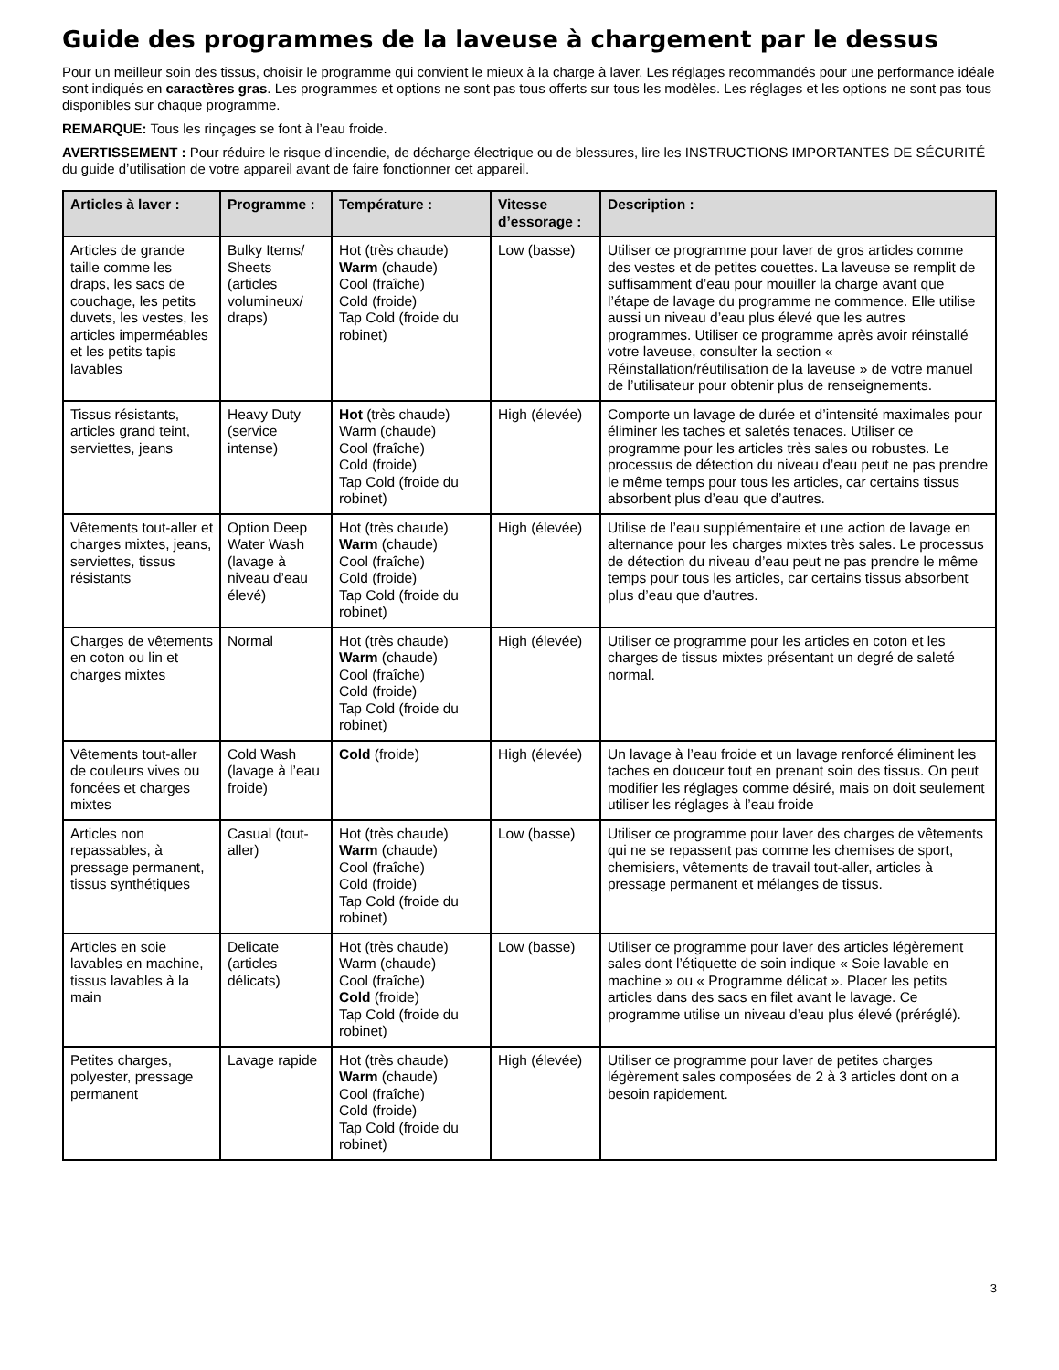Guide des programmes de la laveuse à chargement par le dessus
Pour un meilleur soin des tissus, choisir le programme qui convient le mieux à la charge à laver. Les réglages recommandés pour une performance idéale sont indiqués en caractères gras. Les programmes et options ne sont pas tous offerts sur tous les modèles. Les réglages et les options ne sont pas tous disponibles sur chaque programme.
REMARQUE: Tous les rinçages se font à l’eau froide.
AVERTISSEMENT : Pour réduire le risque d’incendie, de décharge électrique ou de blessures, lire les INSTRUCTIONS IMPORTANTES DE SÉCURITÉ du guide d’utilisation de votre appareil avant de faire fonctionner cet appareil.
| Articles à laver : | Programme : | Température : | Vitesse d’essorage : | Description : |
| --- | --- | --- | --- | --- |
| Articles de grande taille comme les draps, les sacs de couchage, les petits duvets, les vestes, les articles imperméables et les petits tapis lavables | Bulky Items/ Sheets (articles volumineux/ draps) | Hot (très chaude) Warm (chaude) Cool (fraîche) Cold (froide) Tap Cold (froide du robinet) | Low (basse) | Utiliser ce programme pour laver de gros articles comme des vestes et de petites couettes. La laveuse se remplit de suffisamment d’eau pour mouiller la charge avant que l’étape de lavage du programme ne commence. Elle utilise aussi un niveau d’eau plus élevé que les autres programmes. Utiliser ce programme après avoir réinstallé votre laveuse, consulter la section « Réinstallation/réutilisation de la laveuse » de votre manuel de l’utilisateur pour obtenir plus de renseignements. |
| Tissus résistants, articles grand teint, serviettes, jeans | Heavy Duty (service intense) | Hot (très chaude) Warm (chaude) Cool (fraîche) Cold (froide) Tap Cold (froide du robinet) | High (élevée) | Comporte un lavage de durée et d’intensité maximales pour éliminer les taches et saletés tenaces. Utiliser ce programme pour les articles très sales ou robustes. Le processus de détection du niveau d’eau peut ne pas prendre le même temps pour tous les articles, car certains tissus absorbent plus d’eau que d’autres. |
| Vêtements tout-aller et charges mixtes, jeans, serviettes, tissus résistants | Option Deep Water Wash (lavage à niveau d’eau élevé) | Hot (très chaude) Warm (chaude) Cool (fraîche) Cold (froide) Tap Cold (froide du robinet) | High (élevée) | Utilise de l’eau supplémentaire et une action de lavage en alternance pour les charges mixtes très sales. Le processus de détection du niveau d’eau peut ne pas prendre le même temps pour tous les articles, car certains tissus absorbent plus d’eau que d’autres. |
| Charges de vêtements en coton ou lin et charges mixtes | Normal | Hot (très chaude) Warm (chaude) Cool (fraîche) Cold (froide) Tap Cold (froide du robinet) | High (élevée) | Utiliser ce programme pour les articles en coton et les charges de tissus mixtes présentant un degré de saleté normal. |
| Vêtements tout-aller de couleurs vives ou foncées et charges mixtes | Cold Wash (lavage à l’eau froide) | Cold (froide) | High (élevée) | Un lavage à l’eau froide et un lavage renforcé éliminent les taches en douceur tout en prenant soin des tissus. On peut modifier les réglages comme désiré, mais on doit seulement utiliser les réglages à l’eau froide |
| Articles non repassables, à pressage permanent, tissus synthétiques | Casual (tout-aller) | Hot (très chaude) Warm (chaude) Cool (fraîche) Cold (froide) Tap Cold (froide du robinet) | Low (basse) | Utiliser ce programme pour laver des charges de vêtements qui ne se repassent pas comme les chemises de sport, chemisiers, vêtements de travail tout-aller, articles à pressage permanent et mélanges de tissus. |
| Articles en soie lavables en machine, tissus lavables à la main | Delicate (articles délicats) | Hot (très chaude) Warm (chaude) Cool (fraîche) Cold (froide) Tap Cold (froide du robinet) | Low (basse) | Utiliser ce programme pour laver des articles légèrement sales dont l’étiquette de soin indique « Soie lavable en machine » ou « Programme délicat ». Placer les petits articles dans des sacs en filet avant le lavage. Ce programme utilise un niveau d’eau plus élevé (préréglé). |
| Petites charges, polyester, pressage permanent | Lavage rapide | Hot (très chaude) Warm (chaude) Cool (fraîche) Cold (froide) Tap Cold (froide du robinet) | High (élevée) | Utiliser ce programme pour laver de petites charges légèrement sales composées de 2 à 3 articles dont on a besoin rapidement. |
3